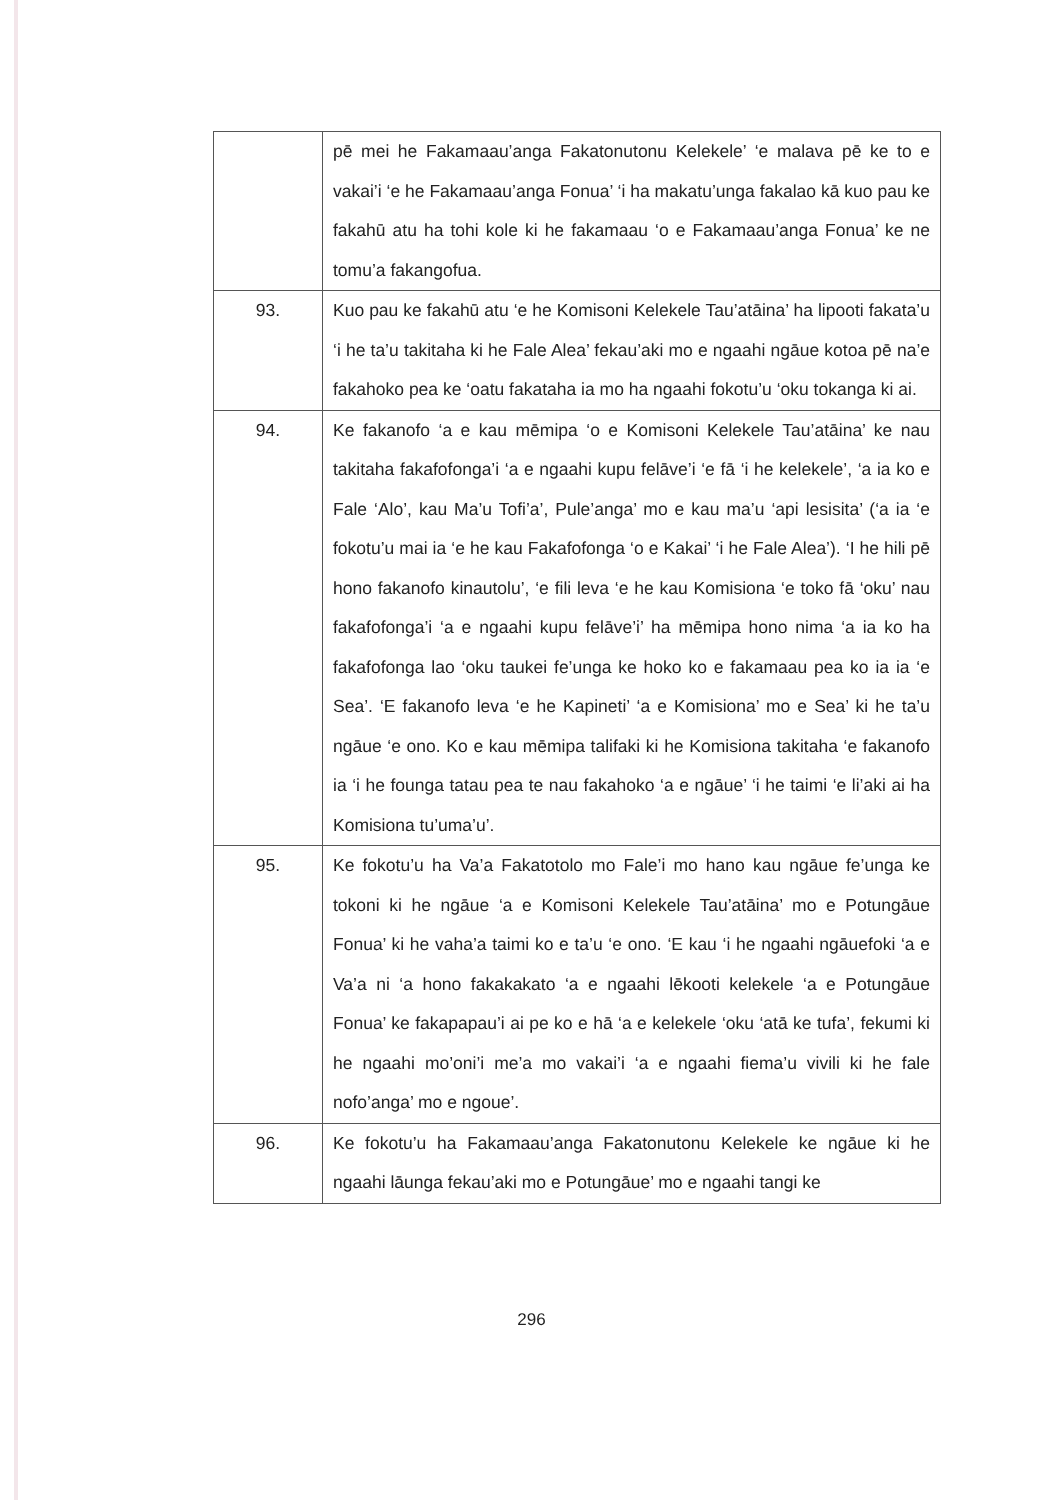| | pē mei he Fakamaau’anga Fakatonutonu Kelekele’ ‘e malava pē ke to e vakai’i ‘e he Fakamaau’anga Fonua’ ‘i ha makatu’unga fakalao kā kuo pau ke fakahū atu ha tohi kole ki he fakamaau ‘o e Fakamaau’anga Fonua’ ke ne tomu’a fakangofua. |
| 93. | Kuo pau ke fakahū atu ‘e he Komisoni Kelekele Tau’atāina’ ha lipooti fakata’u ‘i he ta’u takitaha ki he Fale Alea’ fekau’aki mo e ngaahi ngāue kotoa pē na’e fakahoko pea ke ‘oatu fakataha ia mo ha ngaahi fokotu’u ‘oku tokanga ki ai. |
| 94. | Ke fakanofo ‘a e kau mēmipa ‘o e Komisoni Kelekele Tau’atāina’ ke nau takitaha fakafofonga’i ‘a e ngaahi kupu felāve’i ‘e fā ‘i he kelekele’, ‘a ia ko e Fale ‘Alo’, kau Ma’u Tofi’a’, Pule’anga’ mo e kau ma’u ‘api lesisita’ (‘a ia ‘e fokotu’u mai ia ‘e he kau Fakafofonga ‘o e Kakai’ ‘i he Fale Alea’). ‘I he hili pē hono fakanofo kinautolu’, ‘e fili leva ‘e he kau Komisiona ‘e toko fā ‘oku’ nau fakafofonga’i ‘a e ngaahi kupu felāve’i’ ha mēmipa hono nima ‘a ia ko ha fakafofonga lao ‘oku taukei fe’unga ke hoko ko e fakamaau pea ko ia ia ‘e Sea’. ‘E fakanofo leva ‘e he Kapineti’ ‘a e Komisiona’ mo e Sea’ ki he ta’u ngāue ‘e ono. Ko e kau mēmipa talifaki ki he Komisiona takitaha ‘e fakanofo ia ‘i he founga tatau pea te nau fakahoko ‘a e ngāue’ ‘i he taimi ‘e li’aki ai ha Komisiona tu’uma’u’. |
| 95. | Ke fokotu’u ha Va’a Fakatotolo mo Fale’i mo hano kau ngāue fe’unga ke tokoni ki he ngāue ‘a e Komisoni Kelekele Tau’atāina’ mo e Potungāue Fonua’ ki he vaha’a taimi ko e ta’u ‘e ono. ‘E kau ‘i he ngaahi ngāuefoki ‘a e Va’a ni ‘a hono fakakakato ‘a e ngaahi lēkooti kelekele ‘a e Potungāue Fonua’ ke fakapapau’i ai pe ko e hā ‘a e kelekele ‘oku ‘atā ke tufa’, fekumi ki he ngaahi mo’oni’i me’a mo vakai’i ‘a e ngaahi fiema’u vivili ki he fale nofo’anga’ mo e ngoue’. |
| 96. | Ke fokotu’u ha Fakamaau’anga Fakatonutonu Kelekele ke ngāue ki he ngaahi lāunga fekau’aki mo e Potungāue’ mo e ngaahi tangi ke |
296